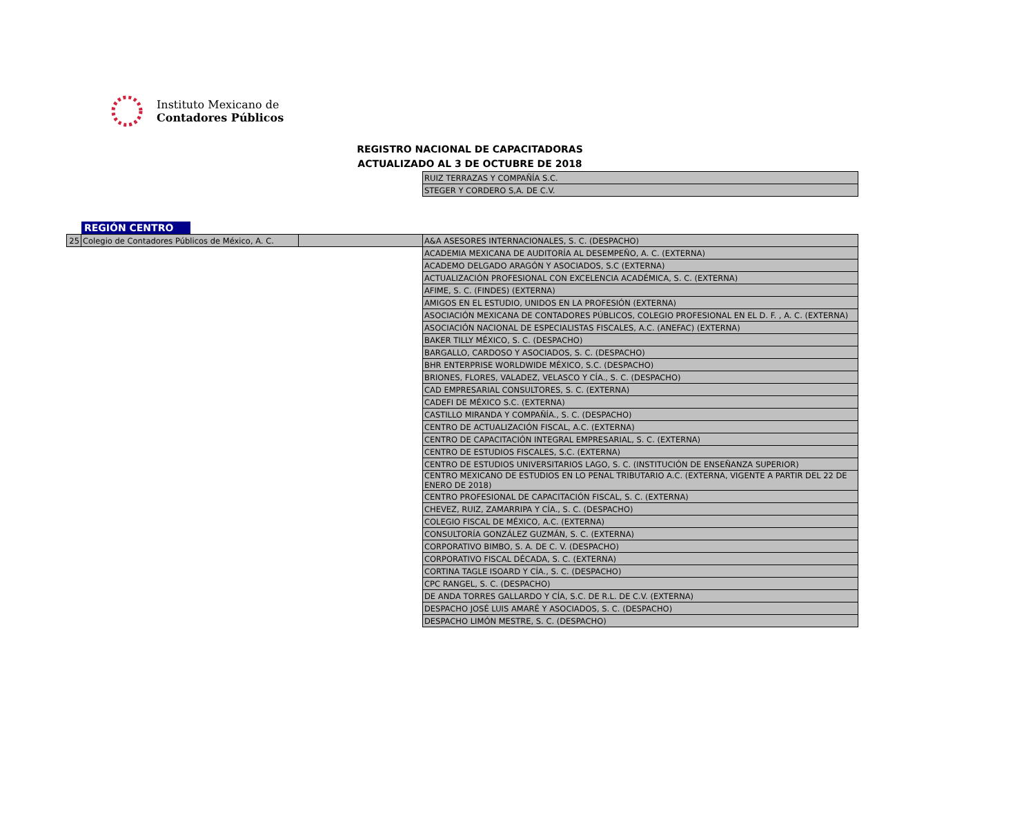Instituto Mexicano de
Contadores Públicos
REGISTRO NACIONAL DE CAPACITADORAS
ACTUALIZADO AL 3 DE OCTUBRE DE 2018
| RUIZ TERRAZAS Y COMPAÑÍA S.C. |
| STEGER Y CORDERO S,A. DE C.V. |
REGIÓN CENTRO
| 25 | Colegio de Contadores Públicos de México, A. C. | |
| A&A ASESORES INTERNACIONALES, S. C. (DESPACHO) |
| ACADEMIA MEXICANA DE AUDITORÍA AL DESEMPEÑO, A. C. (EXTERNA) |
| ACADEMO DELGADO ARAGÓN Y ASOCIADOS, S.C (EXTERNA) |
| ACTUALIZACIÓN PROFESIONAL CON EXCELENCIA ACADÉMICA, S. C. (EXTERNA) |
| AFIME, S. C. (FINDES) (EXTERNA) |
| AMIGOS EN EL ESTUDIO, UNIDOS EN LA PROFESIÓN (EXTERNA) |
| ASOCIACIÓN MEXICANA DE CONTADORES PÚBLICOS, COLEGIO PROFESIONAL EN EL D. F. , A. C. (EXTERNA) |
| ASOCIACIÓN NACIONAL DE ESPECIALISTAS FISCALES, A.C. (ANEFAC) (EXTERNA) |
| BAKER TILLY MÉXICO, S. C. (DESPACHO) |
| BARGALLO, CARDOSO Y ASOCIADOS, S. C. (DESPACHO) |
| BHR ENTERPRISE WORLDWIDE MÉXICO, S.C. (DESPACHO) |
| BRIONES, FLORES, VALADEZ, VELASCO Y CÍA., S. C. (DESPACHO) |
| CAD EMPRESARIAL CONSULTORES, S. C. (EXTERNA) |
| CADEFI DE MÉXICO S.C. (EXTERNA) |
| CASTILLO MIRANDA Y COMPAÑÍA., S. C. (DESPACHO) |
| CENTRO DE ACTUALIZACIÓN FISCAL, A.C. (EXTERNA) |
| CENTRO DE CAPACITACIÓN INTEGRAL EMPRESARIAL, S. C. (EXTERNA) |
| CENTRO DE ESTUDIOS FISCALES, S.C. (EXTERNA) |
| CENTRO DE ESTUDIOS UNIVERSITARIOS LAGO, S. C. (INSTITUCIÓN DE ENSEÑANZA SUPERIOR) |
| CENTRO MEXICANO DE ESTUDIOS EN LO PENAL TRIBUTARIO A.C. (EXTERNA, VIGENTE A PARTIR DEL 22 DE ENERO DE 2018) |
| CENTRO PROFESIONAL DE CAPACITACIÓN FISCAL, S. C. (EXTERNA) |
| CHEVEZ, RUIZ, ZAMARRIPA Y CÍA., S. C. (DESPACHO) |
| COLEGIO FISCAL DE MÉXICO, A.C. (EXTERNA) |
| CONSULTORÍA GONZÁLEZ GUZMÁN, S. C. (EXTERNA) |
| CORPORATIVO BIMBO, S. A. DE C. V. (DESPACHO) |
| CORPORATIVO FISCAL DÉCADA, S. C. (EXTERNA) |
| CORTINA TAGLE ISOARD Y CÍA., S. C. (DESPACHO) |
| CPC RANGEL, S. C. (DESPACHO) |
| DE ANDA TORRES GALLARDO Y CÍA, S.C. DE R.L. DE C.V. (EXTERNA) |
| DESPACHO JOSÉ LUIS AMARÉ Y ASOCIADOS, S. C. (DESPACHO) |
| DESPACHO LIMÓN MESTRE, S. C. (DESPACHO) |